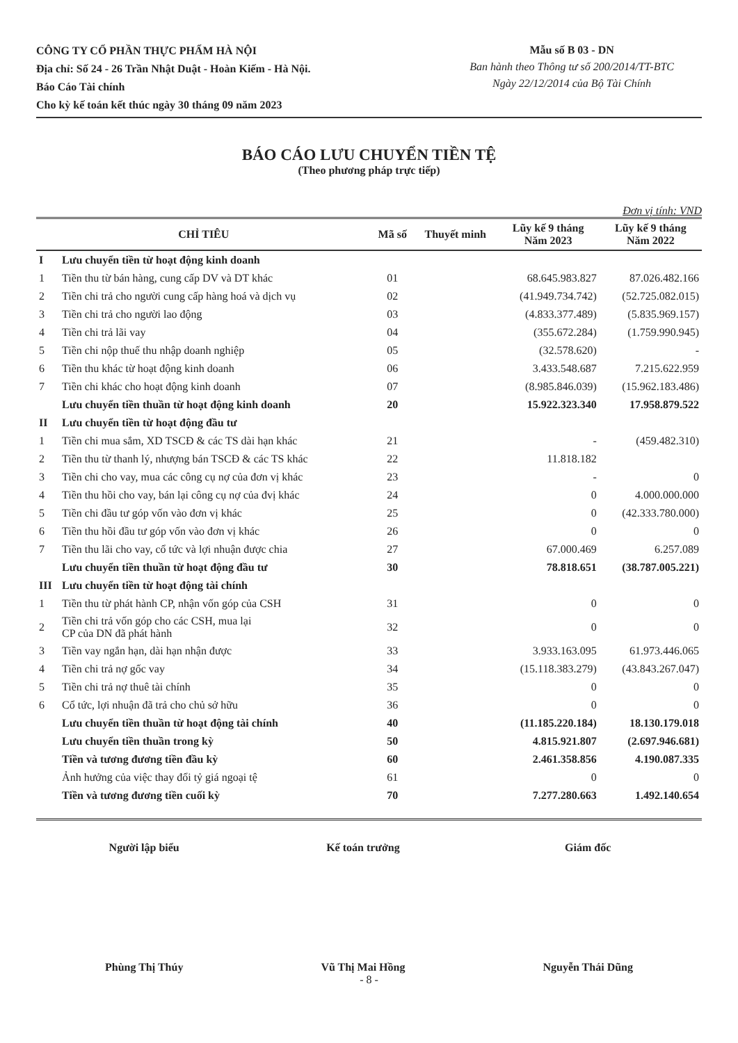CÔNG TY CỔ PHẦN THỰC PHẨM HÀ NỘI
Địa chỉ: Số 24 - 26 Trần Nhật Duật - Hoàn Kiếm - Hà Nội.
Báo Cáo Tài chính
Cho kỳ kế toán kết thúc ngày 30 tháng 09 năm 2023
Mẫu số B 03 - DN
Ban hành theo Thông tư số 200/2014/TT-BTC
Ngày 22/12/2014 của Bộ Tài Chính
BÁO CÁO LƯU CHUYỂN TIỀN TỆ
(Theo phương pháp trực tiếp)
Đơn vị tính: VND
| CHỈ TIÊU | | Mã số | Thuyết minh | Lũy kế 9 tháng Năm 2023 | Lũy kế 9 tháng Năm 2022 |
| --- | --- | --- | --- | --- | --- |
| I | Lưu chuyển tiền từ hoạt động kinh doanh | | | | |
| 1 | Tiền thu từ bán hàng, cung cấp DV và DT khác | 01 | | 68.645.983.827 | 87.026.482.166 |
| 2 | Tiền chi trả cho người cung cấp hàng hoá và dịch vụ | 02 | | (41.949.734.742) | (52.725.082.015) |
| 3 | Tiền chi trả cho người lao động | 03 | | (4.833.377.489) | (5.835.969.157) |
| 4 | Tiền chi trả lãi vay | 04 | | (355.672.284) | (1.759.990.945) |
| 5 | Tiền chi nộp thuế thu nhập doanh nghiệp | 05 | | (32.578.620) | - |
| 6 | Tiền thu khác từ hoạt động kinh doanh | 06 | | 3.433.548.687 | 7.215.622.959 |
| 7 | Tiền chi khác cho hoạt động kinh doanh | 07 | | (8.985.846.039) | (15.962.183.486) |
| | Lưu chuyển tiền thuần từ hoạt động kinh doanh | 20 | | 15.922.323.340 | 17.958.879.522 |
| II | Lưu chuyển tiền từ hoạt động đầu tư | | | | |
| 1 | Tiền chi mua sắm, XD TSCĐ & các TS dài hạn khác | 21 | | - | (459.482.310) |
| 2 | Tiền thu từ thanh lý, nhượng bán TSCĐ & các TS khác | 22 | | 11.818.182 | |
| 3 | Tiền chi cho vay, mua các công cụ nợ của đơn vị khác | 23 | | - | 0 |
| 4 | Tiền thu hồi cho vay, bán lại công cụ nợ của đvị khác | 24 | | 0 | 4.000.000.000 |
| 5 | Tiền chi đầu tư góp vốn vào đơn vị khác | 25 | | 0 | (42.333.780.000) |
| 6 | Tiền thu hồi đầu tư góp vốn vào đơn vị khác | 26 | | 0 | 0 |
| 7 | Tiền thu lãi cho vay, cổ tức và lợi nhuận được chia | 27 | | 67.000.469 | 6.257.089 |
| | Lưu chuyển tiền thuần từ hoạt động đầu tư | 30 | | 78.818.651 | (38.787.005.221) |
| III | Lưu chuyển tiền từ hoạt động tài chính | | | | |
| 1 | Tiền thu từ phát hành CP, nhận vốn góp của CSH | 31 | | 0 | 0 |
| 2 | Tiền chi trả vốn góp cho các CSH, mua lại CP của DN đã phát hành | 32 | | 0 | 0 |
| 3 | Tiền vay ngắn hạn, dài hạn nhận được | 33 | | 3.933.163.095 | 61.973.446.065 |
| 4 | Tiền chi trả nợ gốc vay | 34 | | (15.118.383.279) | (43.843.267.047) |
| 5 | Tiền chi trả nợ thuê tài chính | 35 | | 0 | 0 |
| 6 | Cổ tức, lợi nhuận đã trả cho chủ sở hữu | 36 | | 0 | 0 |
| | Lưu chuyển tiền thuần từ hoạt động tài chính | 40 | | (11.185.220.184) | 18.130.179.018 |
| | Lưu chuyển tiền thuần trong kỳ | 50 | | 4.815.921.807 | (2.697.946.681) |
| | Tiền và tương đương tiền đầu kỳ | 60 | | 2.461.358.856 | 4.190.087.335 |
| | Ảnh hưởng của việc thay đổi tỷ giá ngoại tệ | 61 | | 0 | 0 |
| | Tiền và tương đương tiền cuối kỳ | 70 | | 7.277.280.663 | 1.492.140.654 |
Người lập biểu
Phùng Thị Thúy
Kế toán trưởng
Vũ Thị Mai Hồng
Giám đốc
Nguyễn Thái Dũng
- 8 -